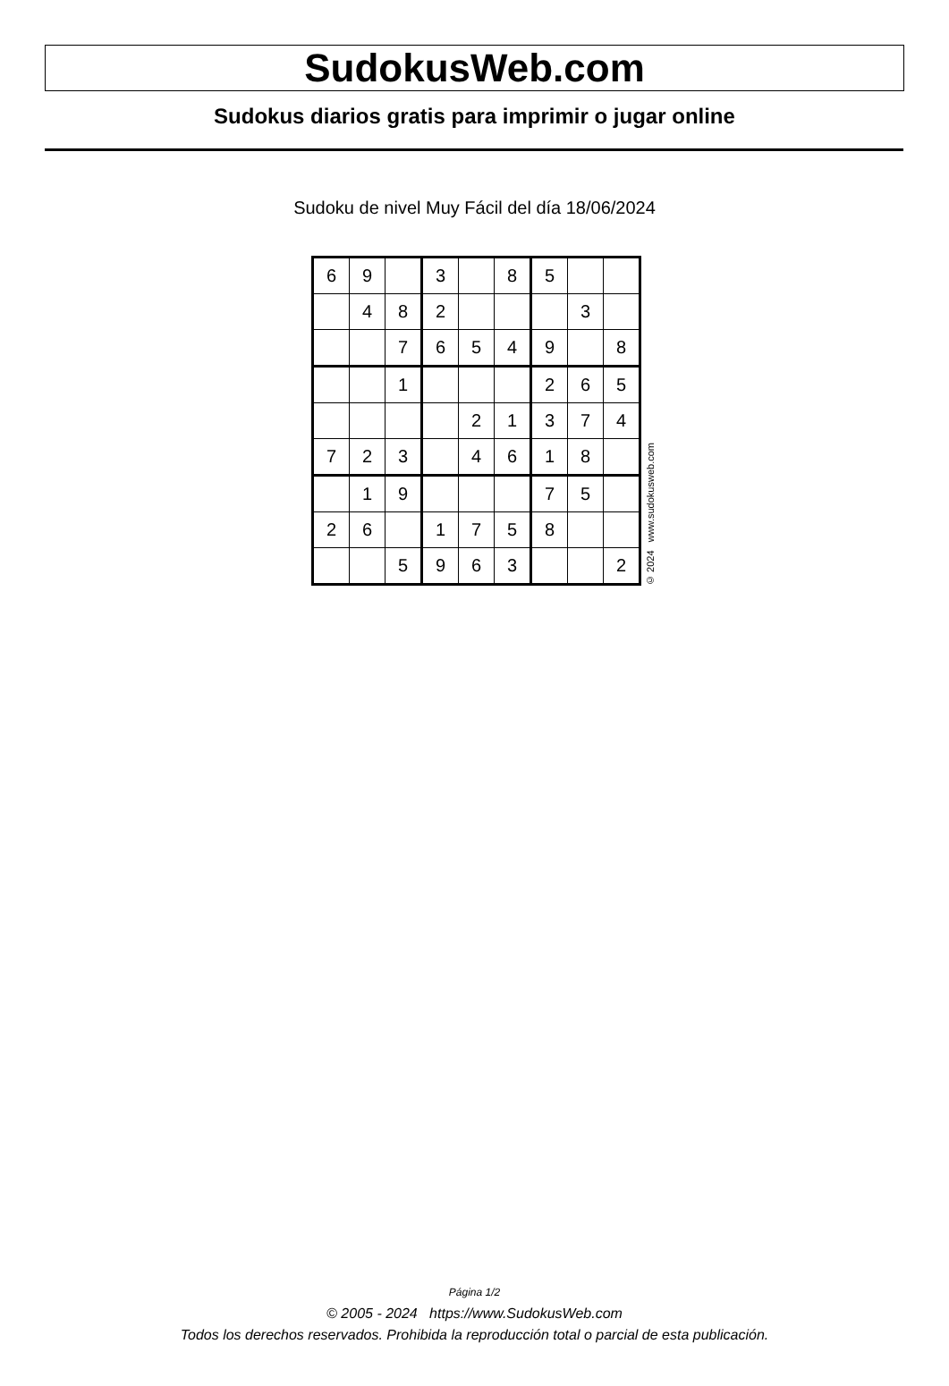SudokusWeb.com
Sudokus diarios gratis para imprimir o jugar online
Sudoku de nivel Muy Fácil del día 18/06/2024
| 6 | 9 | | 3 | | 8 | 5 | | |
| | 4 | 8 | 2 | | | | 3 | |
| | | 7 | 6 | 5 | 4 | 9 | | 8 |
| | | 1 | | | | 2 | 6 | 5 |
| | | | | 2 | 1 | 3 | 7 | 4 |
| 7 | 2 | 3 | | 4 | 6 | 1 | 8 | |
| | 1 | 9 | | | | 7 | 5 | |
| 2 | 6 | | 1 | 7 | 5 | 8 | | |
| | | 5 | 9 | 6 | 3 | | | 2 |
© 2024 www.sudokusweb.com
Página 1/2
© 2005 - 2024 https://www.SudokusWeb.com
Todos los derechos reservados. Prohibida la reproducción total o parcial de esta publicación.